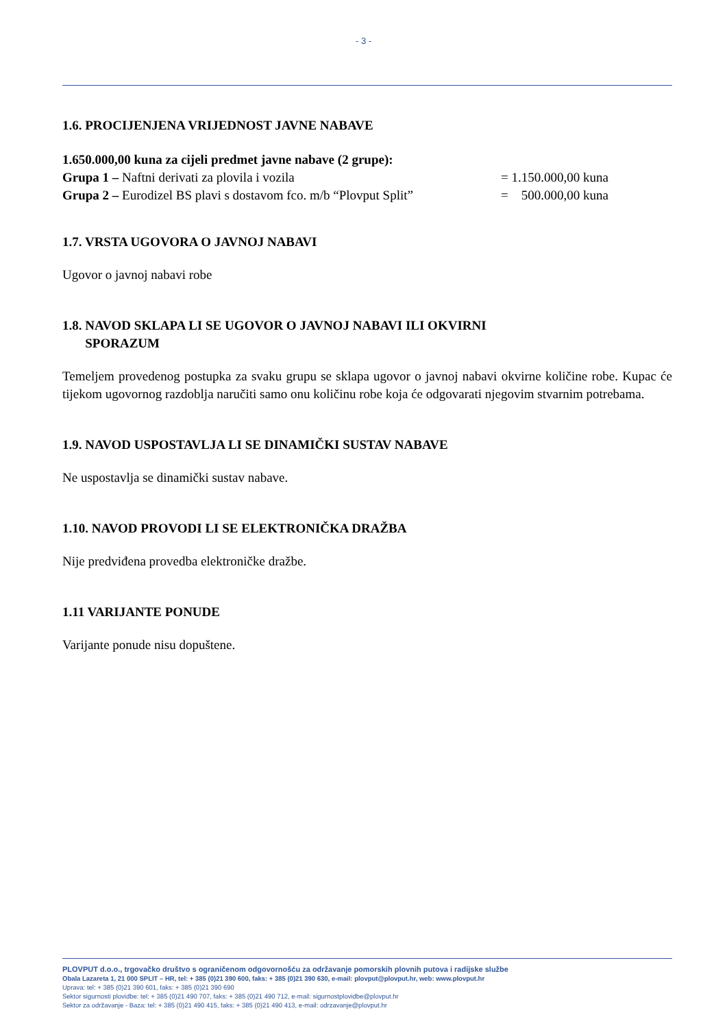- 3 -
1.6. PROCIJENJENA VRIJEDNOST JAVNE NABAVE
1.650.000,00 kuna za cijeli predmet javne nabave (2 grupe):
Grupa 1 – Naftni derivati za plovila i vozila = 1.150.000,00 kuna
Grupa 2 – Eurodizel BS plavi s dostavom fco. m/b “Plovput Split” = 500.000,00 kuna
1.7. VRSTA UGOVORA O JAVNOJ NABAVI
Ugovor o javnoj nabavi robe
1.8. NAVOD SKLAPA LI SE UGOVOR O JAVNOJ NABAVI ILI OKVIRNI
SPORAZUM
Temeljem provedenog postupka za svaku grupu se sklapa ugovor o javnoj nabavi okvirne količine robe. Kupac će tijekom ugovornog razdoblja naručiti samo onu količinu robe koja će odgovarati njegovim stvarnim potrebama.
1.9. NAVOD USPOSTAVLJA LI SE DINAMIČKI SUSTAV NABAVE
Ne uspostavlja se dinamički sustav nabave.
1.10. NAVOD PROVODI LI SE ELEKTRONIČKA DRAŽBA
Nije predviđena provedba elektroničke dražbe.
1.11 VARIJANTE PONUDE
Varijante ponude nisu dopuštene.
PLOVPUT d.o.o., trgovačko društvo s ograničenom odgovornošću za održavanje pomorskih plovnih putova i radijske službe
Obala Lazareta 1, 21 000 SPLIT – HR, tel: + 385 (0)21 390 600, faks: + 385 (0)21 390 630, e-mail: plovput@plovput.hr, web: www.plovput.hr
Uprava: tel: + 385 (0)21 390 601, faks: + 385 (0)21 390 690
Sektor sigurnosti plovidbe: tel: + 385 (0)21 490 707, faks: + 385 (0)21 490 712, e-mail: sigurnostplovidbe@plovput.hr
Sektor za održavanje - Baza: tel: + 385 (0)21 490 415, faks: + 385 (0)21 490 413, e-mail: odrzavanje@plovput.hr